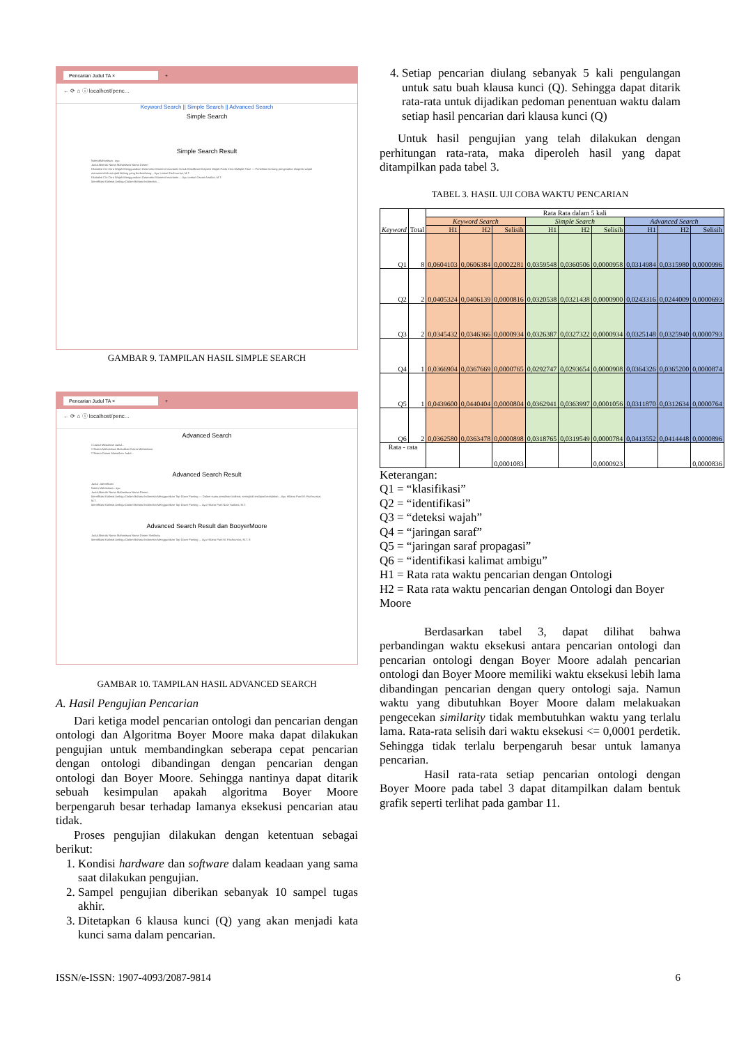Pencarian Judul TA × +
← ⟳ ⌂ ⓘ localhost/penc...
Keyword Search || Simple Search || Advanced Search
Simple Search
Simple Search Result
NamaMahasiswa : ayu
Judul Abstrak Nama Mahasiswa Nama Dosen
Ekstraksi Ciri Citra Wajah Menggunakan Geometric Moment Invariants Untuk Klasifikasi Ekspresi Wajah Pada Citra Multiple Face — Penelitian tentang pengenalan ekspresi wajah manusia telah menjadi bidang yang berkembang... Ayu Lestari Fachrurrozi, M.T.
Ekstraksi Ciri Citra Wajah Menggunakan Geometric Moment Invariants ... Ayu Lestari Osvari Arsalan, M.T.
Identifikasi Kalimat Ambigu Dalam Bahasa Indonesia ...
GAMBAR 9. TAMPILAN HASIL SIMPLE SEARCH
Pencarian Judul TA × +
← ⟳ ⌂ ⓘ localhost/penc...
Advanced Search
☐Judul Masukkan Judul...
☐Nama Mahasiswa Masukkan Nama Mahasiswa
☐Nama Dosen Masukkan Judul...
Advanced Search Result
Judul : identifikasi
Nama Mahasiswa : ayu
Judul Abstrak Nama Mahasiswa Nama Dosen
Identifikasi Kalimat Ambigu Dalam Bahasa Indonesia Menggunakan Top Down Parsing — Dalam suatu penulisan kalimat, seringkali terdapat kesalahan... Ayu Hiliana Putri M. Fachrurrozi, M.T.
Identifikasi Kalimat Ambigu Dalam Bahasa Indonesia Menggunakan Top Down Parsing ... Ayu Hiliana Putri Novi Yusliani, M.T.
Advanced Search Result dan BooyerMoore
Judul Abstrak Nama Mahasiswa Nama Dosen Similarity
Identifikasi Kalimat Ambigu Dalam Bahasa Indonesia Menggunakan Top Down Parsing ... Ayu Hiliana Putri M. Fachrurrozi, M.T. 8
GAMBAR 10. TAMPILAN HASIL ADVANCED SEARCH
A. Hasil Pengujian Pencarian
Dari ketiga model pencarian ontologi dan pencarian dengan ontologi dan Algoritma Boyer Moore maka dapat dilakukan pengujian untuk membandingkan seberapa cepat pencarian dengan ontologi dibandingan dengan pencarian dengan ontologi dan Boyer Moore. Sehingga nantinya dapat ditarik sebuah kesimpulan apakah algoritma Boyer Moore berpengaruh besar terhadap lamanya eksekusi pencarian atau tidak.
Proses pengujian dilakukan dengan ketentuan sebagai berikut:
1. Kondisi hardware dan software dalam keadaan yang sama saat dilakukan pengujian.
2. Sampel pengujian diberikan sebanyak 10 sampel tugas akhir.
3. Ditetapkan 6 klausa kunci (Q) yang akan menjadi kata kunci sama dalam pencarian.
4. Setiap pencarian diulang sebanyak 5 kali pengulangan untuk satu buah klausa kunci (Q). Sehingga dapat ditarik rata-rata untuk dijadikan pedoman penentuan waktu dalam setiap hasil pencarian dari klausa kunci (Q)
Untuk hasil pengujian yang telah dilakukan dengan perhitungan rata-rata, maka diperoleh hasil yang dapat ditampilkan pada tabel 3.
TABEL 3. HASIL UJI COBA WAKTU PENCARIAN
| Keyword | Total | Rata Rata dalam 5 kali | | | | | | | | |
| --- | --- | --- | --- | --- | --- | --- | --- | --- | --- | --- |
| | | Keyword Search | | | Simple Search | | | Advanced Search | | |
| | | H1 | H2 | Selisih | H1 | H2 | Selisih | H1 | H2 | Selisih |
| Q1 | 8 | 0,0604103 | 0,0606384 | 0,0002281 | 0,0359548 | 0,0360506 | 0,0000958 | 0,0314984 | 0,0315980 | 0,0000996 |
| Q2 | 2 | 0,0405324 | 0,0406139 | 0,0000816 | 0,0320538 | 0,0321438 | 0,0000900 | 0,0243316 | 0,0244009 | 0,0000693 |
| Q3 | 2 | 0,0345432 | 0,0346366 | 0,0000934 | 0,0326387 | 0,0327322 | 0,0000934 | 0,0325148 | 0,0325940 | 0,0000793 |
| Q4 | 1 | 0,0366904 | 0,0367669 | 0,0000765 | 0,0292747 | 0,0293654 | 0,0000908 | 0,0364326 | 0,0365200 | 0,0000874 |
| Q5 | 1 | 0,0439600 | 0,0440404 | 0,0000804 | 0,0362941 | 0,0363997 | 0,0001056 | 0,0311870 | 0,0312634 | 0,0000764 |
| Q6 | 2 | 0,0362580 | 0,0363478 | 0,0000898 | 0,0318765 | 0,0319549 | 0,0000784 | 0,0413552 | 0,0414448 | 0,0000896 |
| Rata - rata | | | | 0,0001083 | | | 0,0000923 | | | 0,0000836 |
Keterangan:
Q1 = “klasifikasi”
Q2 = “identifikasi”
Q3 = “deteksi wajah”
Q4 = “jaringan saraf”
Q5 = “jaringan saraf propagasi”
Q6 = “identifikasi kalimat ambigu”
H1 = Rata rata waktu pencarian dengan Ontologi
H2 = Rata rata waktu pencarian dengan Ontologi dan Boyer Moore
Berdasarkan tabel 3, dapat dilihat bahwa perbandingan waktu eksekusi antara pencarian ontologi dan pencarian ontologi dengan Boyer Moore adalah pencarian ontologi dan Boyer Moore memiliki waktu eksekusi lebih lama dibandingan pencarian dengan query ontologi saja. Namun waktu yang dibutuhkan Boyer Moore dalam melakuakan pengecekan similarity tidak membutuhkan waktu yang terlalu lama. Rata-rata selisih dari waktu eksekusi <= 0,0001 perdetik. Sehingga tidak terlalu berpengaruh besar untuk lamanya pencarian.
Hasil rata-rata setiap pencarian ontologi dengan Boyer Moore pada tabel 3 dapat ditampilkan dalam bentuk grafik seperti terlihat pada gambar 11.
ISSN/e-ISSN: 1907-4093/2087-9814 6